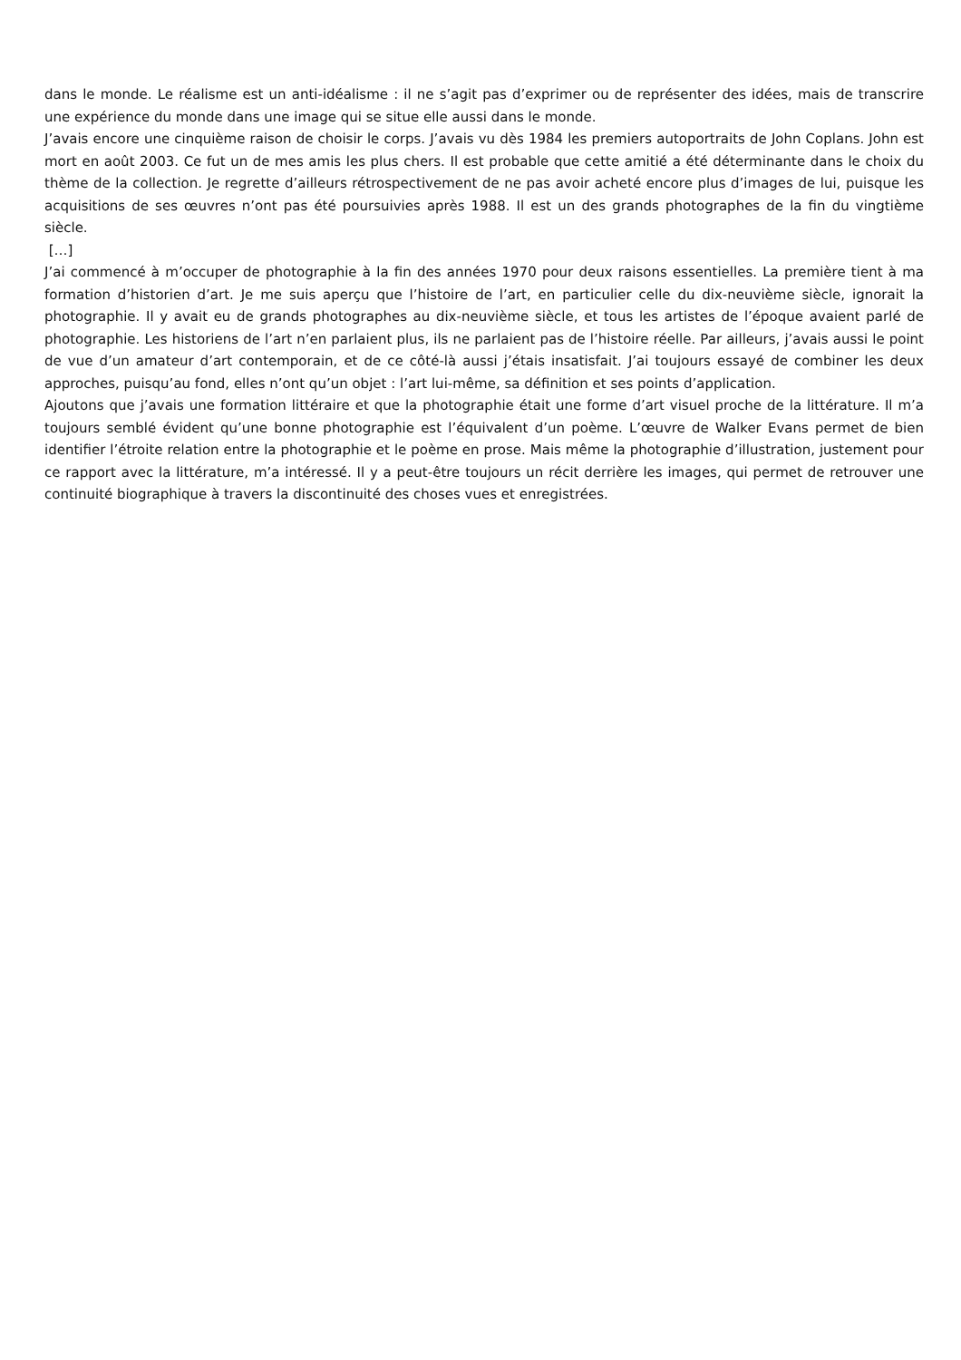dans le monde. Le réalisme est un anti-idéalisme : il ne s’agit pas d’exprimer ou de représenter des idées, mais de transcrire une expérience du monde dans une image qui se situe elle aussi dans le monde.
J’avais encore une cinquième raison de choisir le corps. J’avais vu dès 1984 les premiers autoportraits de John Coplans. John est mort en août 2003. Ce fut un de mes amis les plus chers. Il est probable que cette amitié a été déterminante dans le choix du thème de la collection. Je regrette d’ailleurs rétrospectivement de ne pas avoir acheté encore plus d’images de lui, puisque les acquisitions de ses œuvres n’ont pas été poursuivies après 1988. Il est un des grands photographes de la fin du vingtième siècle.
[…]
J’ai commencé à m’occuper de photographie à la fin des années 1970 pour deux raisons essentielles. La première tient à ma formation d’historien d’art. Je me suis aperçu que l’histoire de l’art, en particulier celle du dix-neuvième siècle, ignorait la photographie. Il y avait eu de grands photographes au dix-neuvième siècle, et tous les artistes de l’époque avaient parlé de photographie. Les historiens de l’art n’en parlaient plus, ils ne parlaient pas de l’histoire réelle. Par ailleurs, j’avais aussi le point de vue d’un amateur d’art contemporain, et de ce côté-là aussi j’étais insatisfait. J’ai toujours essayé de combiner les deux approches, puisqu’au fond, elles n’ont qu’un objet : l’art lui-même, sa définition et ses points d’application.
Ajoutons que j’avais une formation littéraire et que la photographie était une forme d’art visuel proche de la littérature. Il m’a toujours semblé évident qu’une bonne photographie est l’équivalent d’un poème. L’œuvre de Walker Evans permet de bien identifier l’étroite relation entre la photographie et le poème en prose. Mais même la photographie d’illustration, justement pour ce rapport avec la littérature, m’a intéressé. Il y a peut-être toujours un récit derrière les images, qui permet de retrouver une continuité biographique à travers la discontinuité des choses vues et enregistrées.